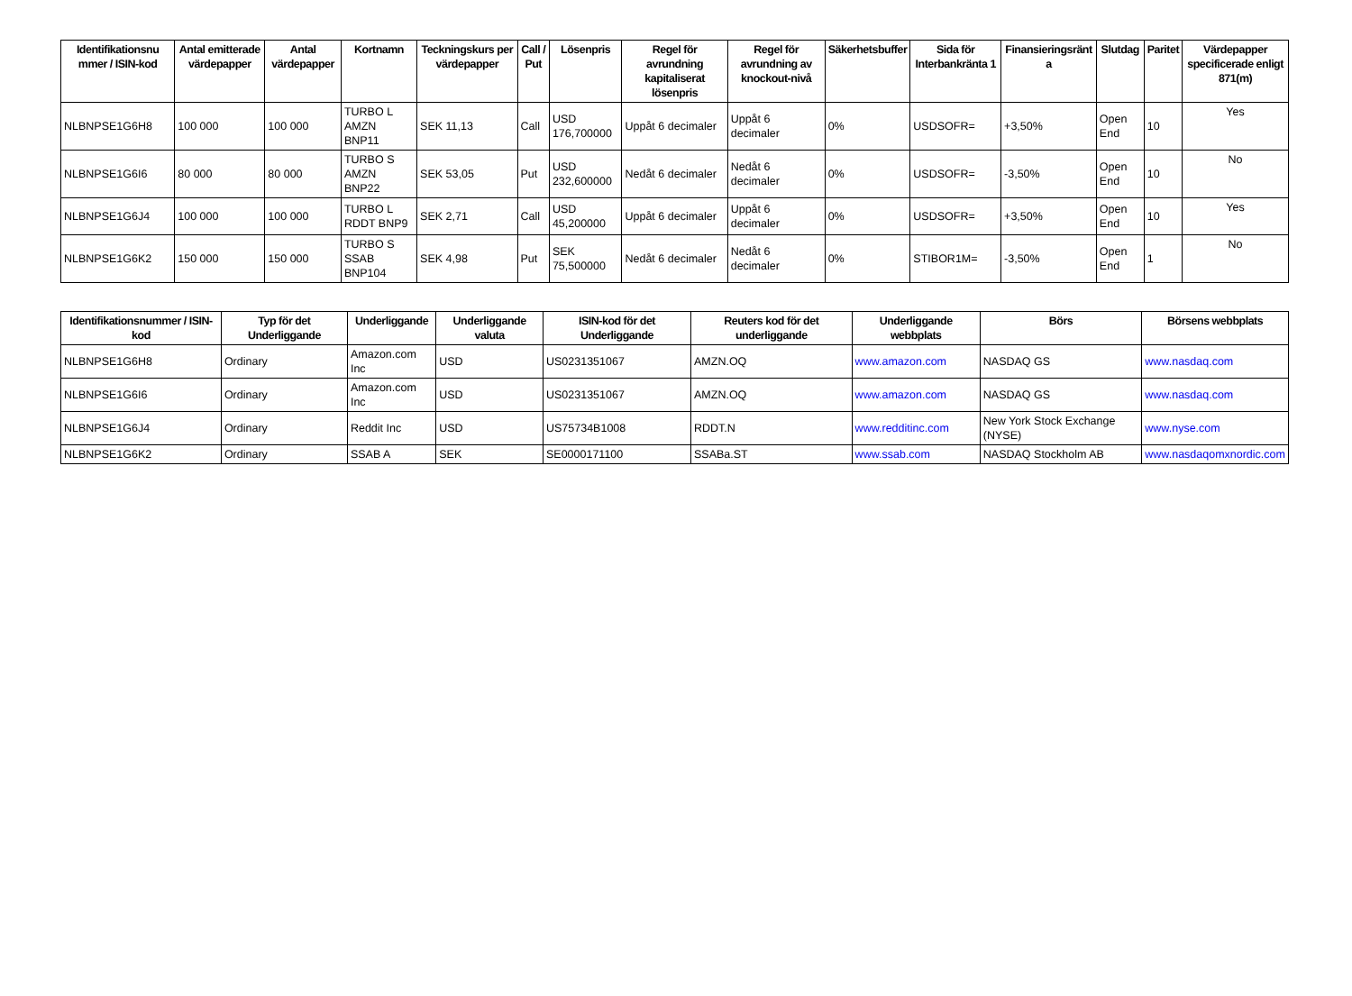| Identifikationsnu mmer / ISIN-kod | Antal emitterade värdepapper | Antal värdepapper | Kortnamn | Teckningskurs per värdepapper | Call / Put | Lösenpris | Regel för avrundning kapitaliserat lösenpris | Regel för avrundning av knockout-nivå | Säkerhetsbuffer | Sida för Interbankränta 1 | Finansieringsränt a | Slutdag | Paritet | Värdepapper specificerade enligt 871(m) |
| --- | --- | --- | --- | --- | --- | --- | --- | --- | --- | --- | --- | --- | --- | --- |
| NLBNPSE1G6H8 | 100 000 | 100 000 | TURBO L AMZN BNP11 | SEK 11,13 | Call | USD 176,700000 | Uppåt 6 decimaler | Uppåt 6 decimaler | 0% | USDSOFR= | +3,50% | Open End | 10 | Yes |
| NLBNPSE1G6I6 | 80 000 | 80 000 | TURBO S AMZN BNP22 | SEK 53,05 | Put | USD 232,600000 | Nedåt 6 decimaler | Nedåt 6 decimaler | 0% | USDSOFR= | -3,50% | Open End | 10 | No |
| NLBNPSE1G6J4 | 100 000 | 100 000 | TURBO L RDDT BNP9 | SEK 2,71 | Call | USD 45,200000 | Uppåt 6 decimaler | Uppåt 6 decimaler | 0% | USDSOFR= | +3,50% | Open End | 10 | Yes |
| NLBNPSE1G6K2 | 150 000 | 150 000 | TURBO S SSAB BNP104 | SEK 4,98 | Put | SEK 75,500000 | Nedåt 6 decimaler | Nedåt 6 decimaler | 0% | STIBOR1M= | -3,50% | Open End | 1 | No |
| Identifikationsnummer / ISIN-kod | Typ för det Underliggande | Underliggande | Underliggande valuta | ISIN-kod för det Underliggande | Reuters kod för det underliggande | Underliggande webbplats | Börs | Börsens webbplats |
| --- | --- | --- | --- | --- | --- | --- | --- | --- |
| NLBNPSE1G6H8 | Ordinary | Amazon.com Inc | USD | US0231351067 | AMZN.OQ | www.amazon.com | NASDAQ GS | www.nasdaq.com |
| NLBNPSE1G6I6 | Ordinary | Amazon.com Inc | USD | US0231351067 | AMZN.OQ | www.amazon.com | NASDAQ GS | www.nasdaq.com |
| NLBNPSE1G6J4 | Ordinary | Reddit Inc | USD | US75734B1008 | RDDT.N | www.redditinc.com | New York Stock Exchange (NYSE) | www.nyse.com |
| NLBNPSE1G6K2 | Ordinary | SSAB A | SEK | SE0000171100 | SSABa.ST | www.ssab.com | NASDAQ Stockholm AB | www.nasdaqomxnordic.com |